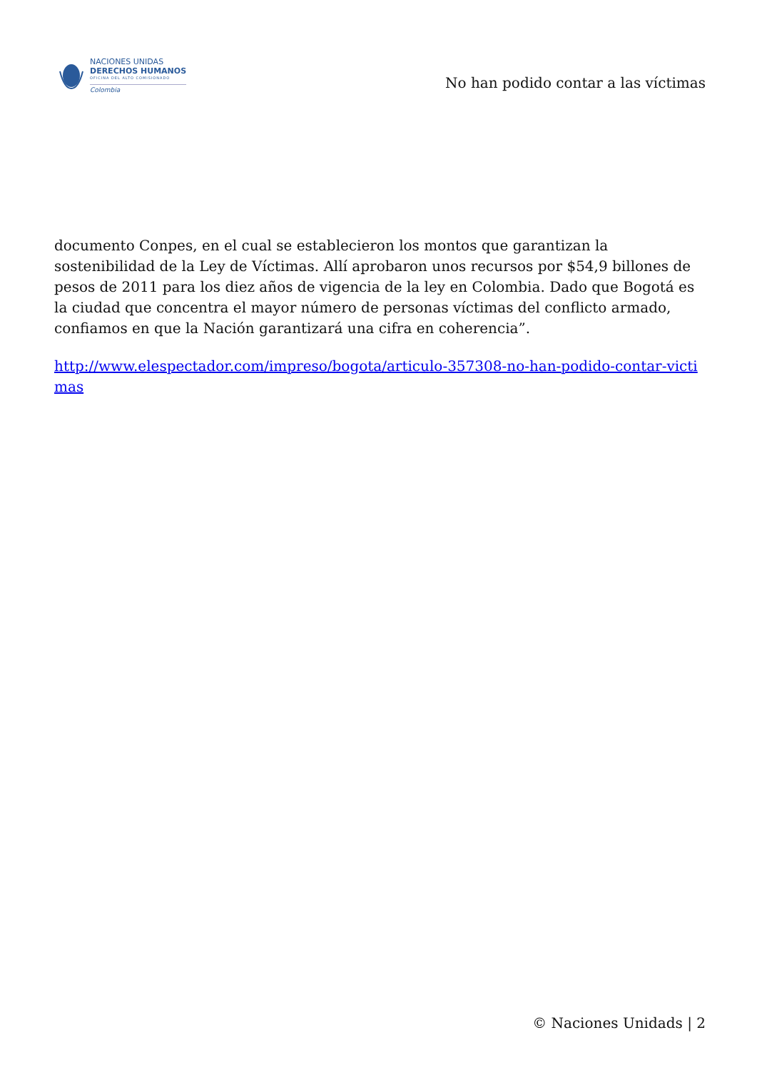NACIONES UNIDAS
DERECHOS HUMANOS
OFICINA DEL ALTO COMISIONADO
Colombia
No han podido contar a las víctimas
documento Conpes, en el cual se establecieron los montos que garantizan la sostenibilidad de la Ley de Víctimas. Allí aprobaron unos recursos por $54,9 billones de pesos de 2011 para los diez años de vigencia de la ley en Colombia. Dado que Bogotá es la ciudad que concentra el mayor número de personas víctimas del conflicto armado, confiamos en que la Nación garantizará una cifra en coherencia”.
http://www.elespectador.com/impreso/bogota/articulo-357308-no-han-podido-contar-victimas
© Naciones Unidads | 2